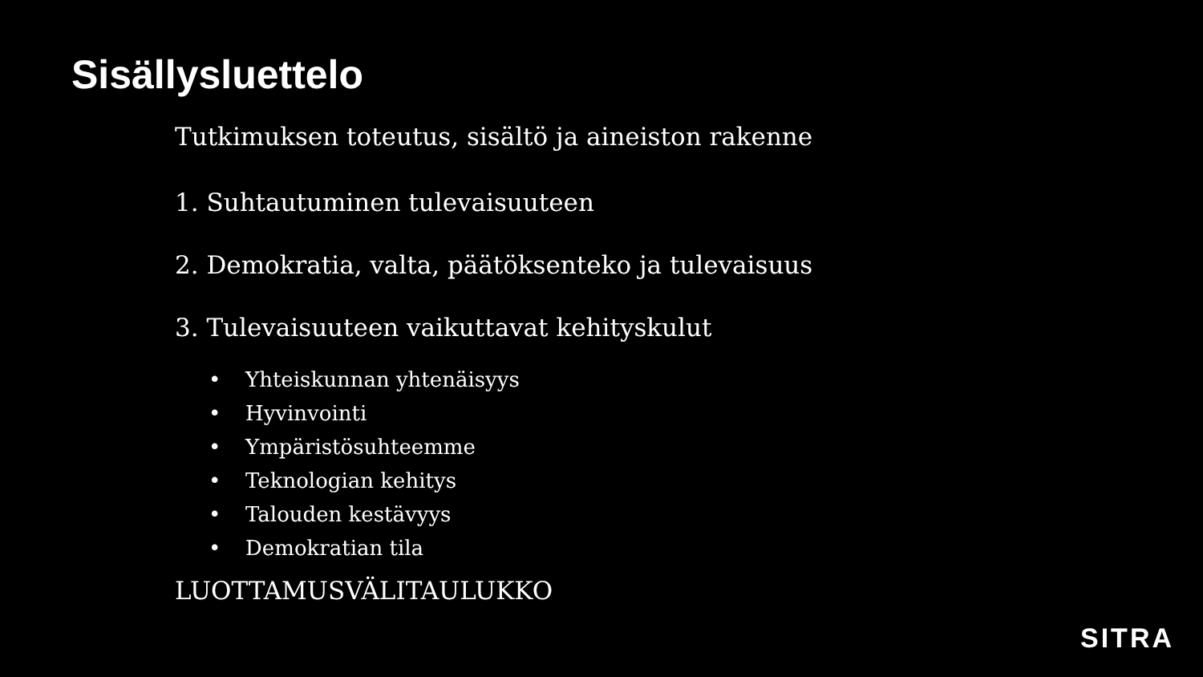Sisällysluettelo
Tutkimuksen toteutus, sisältö ja aineiston rakenne
1. Suhtautuminen tulevaisuuteen
2. Demokratia, valta, päätöksenteko ja tulevaisuus
3. Tulevaisuuteen vaikuttavat kehityskulut
• Yhteiskunnan yhtenäisyys
• Hyvinvointi
• Ympäristösuhteemme
• Teknologian kehitys
• Talouden kestävyys
• Demokratian tila
LUOTTAMUSVÄLITAULUKKO
SITRA